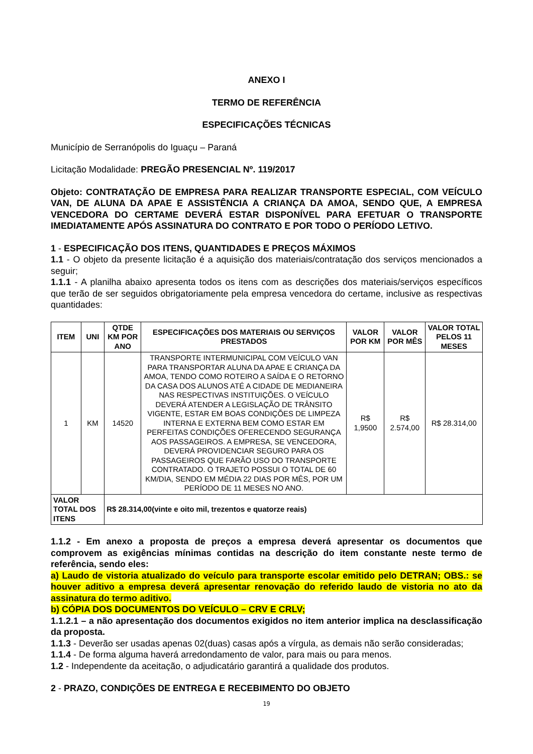ANEXO I
TERMO DE REFERÊNCIA
ESPECIFICAÇÕES TÉCNICAS
Município de Serranópolis do Iguaçu – Paraná
Licitação Modalidade: PREGÃO PRESENCIAL Nº. 119/2017
Objeto: CONTRATAÇÃO DE EMPRESA PARA REALIZAR TRANSPORTE ESPECIAL, COM VEÍCULO VAN, DE ALUNA DA APAE E ASSISTÊNCIA A CRIANÇA DA AMOA, SENDO QUE, A EMPRESA VENCEDORA DO CERTAME DEVERÁ ESTAR DISPONÍVEL PARA EFETUAR O TRANSPORTE IMEDIATAMENTE APÓS ASSINATURA DO CONTRATO E POR TODO O PERÍODO LETIVO.
1 - ESPECIFICAÇÃO DOS ITENS, QUANTIDADES E PREÇOS MÁXIMOS
1.1 - O objeto da presente licitação é a aquisição dos materiais/contratação dos serviços mencionados a seguir;
1.1.1 - A planilha abaixo apresenta todos os itens com as descrições dos materiais/serviços específicos que terão de ser seguidos obrigatoriamente pela empresa vencedora do certame, inclusive as respectivas quantidades:
| ITEM | UNI | QTDE KM POR ANO | ESPECIFICAÇÕES DOS MATERIAIS OU SERVIÇOS PRESTADOS | VALOR POR KM | VALOR POR MÊS | VALOR TOTAL PELOS 11 MESES |
| --- | --- | --- | --- | --- | --- | --- |
| 1 | KM | 14520 | TRANSPORTE INTERMUNICIPAL COM VEÍCULO VAN PARA TRANSPORTAR ALUNA DA APAE E CRIANÇA DA AMOA, TENDO COMO ROTEIRO A SAÍDA E O RETORNO DA CASA DOS ALUNOS ATÉ A CIDADE DE MEDIANEIRA NAS RESPECTIVAS INSTITUIÇÕES. O VEÍCULO DEVERÁ ATENDER A LEGISLAÇÃO DE TRÂNSITO VIGENTE, ESTAR EM BOAS CONDIÇÕES DE LIMPEZA INTERNA E EXTERNA BEM COMO ESTAR EM PERFEITAS CONDIÇÕES OFERECENDO SEGURANÇA AOS PASSAGEIROS. A EMPRESA, SE VENCEDORA, DEVERÁ PROVIDENCIAR SEGURO PARA OS PASSAGEIROS QUE FARÃO USO DO TRANSPORTE CONTRATADO. O TRAJETO POSSUI O TOTAL DE 60 KM/DIA, SENDO EM MÉDIA 22 DIAS POR MÊS, POR UM PERÍODO DE 11 MESES NO ANO. | R$ 1,9500 | R$ 2.574,00 | R$ 28.314,00 |
| VALOR TOTAL DOS ITENS | | R$ 28.314,00(vinte e oito mil, trezentos e quatorze reais) | | | | |
1.1.2 - Em anexo a proposta de preços a empresa deverá apresentar os documentos que comprovem as exigências mínimas contidas na descrição do item constante neste termo de referência, sendo eles:
a) Laudo de vistoria atualizado do veículo para transporte escolar emitido pelo DETRAN; OBS.: se houver aditivo a empresa deverá apresentar renovação do referido laudo de vistoria no ato da assinatura do termo aditivo.
b) CÓPIA DOS DOCUMENTOS DO VEÍCULO – CRV E CRLV;
1.1.2.1 – a não apresentação dos documentos exigidos no item anterior implica na desclassificação da proposta.
1.1.3 - Deverão ser usadas apenas 02(duas) casas após a vírgula, as demais não serão consideradas;
1.1.4 - De forma alguma haverá arredondamento de valor, para mais ou para menos.
1.2 - Independente da aceitação, o adjudicatário garantirá a qualidade dos produtos.
2 - PRAZO, CONDIÇÕES DE ENTREGA E RECEBIMENTO DO OBJETO
19